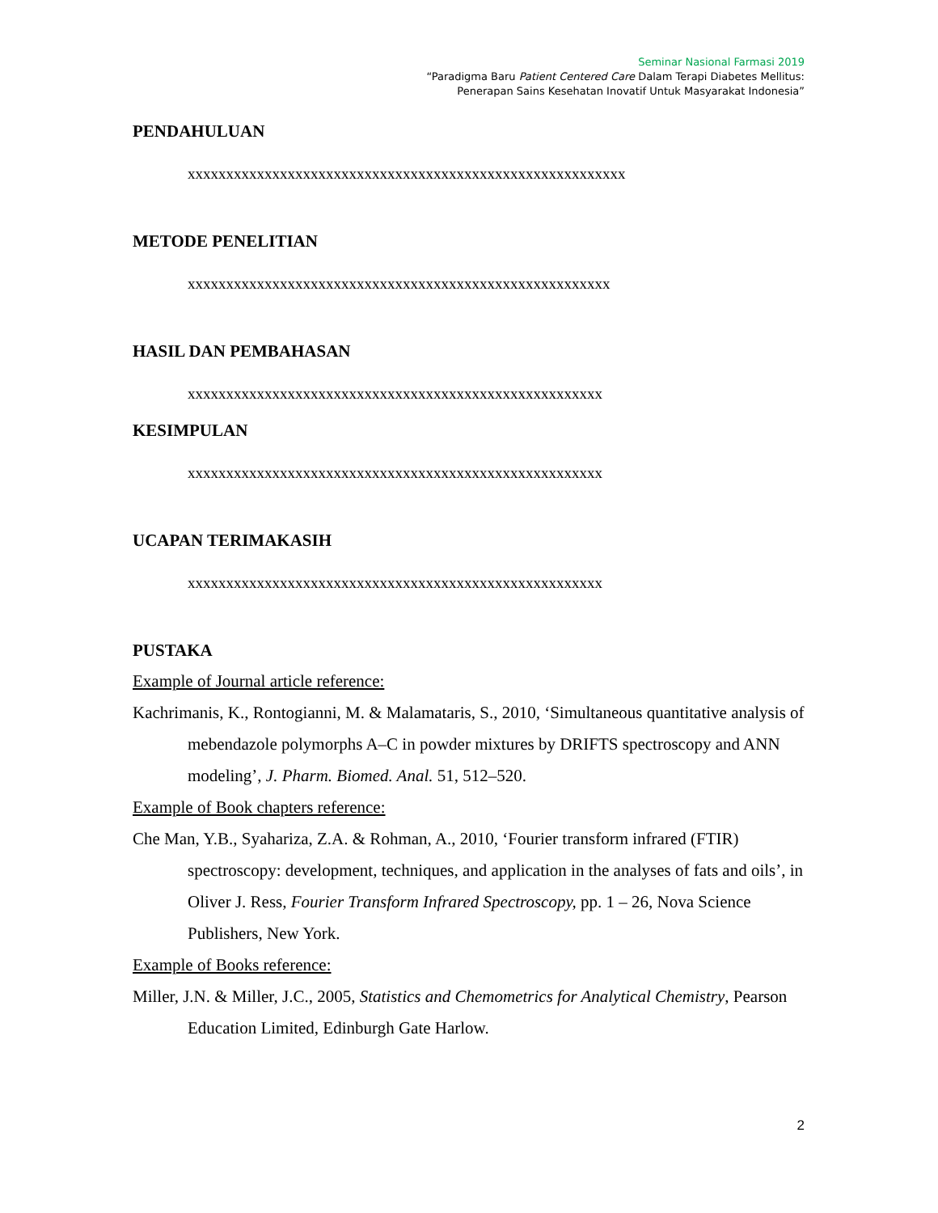Seminar Nasional Farmasi 2019
“Paradigma Baru Patient Centered Care Dalam Terapi Diabetes Mellitus:
Penerapan Sains Kesehatan Inovatif Untuk Masyarakat Indonesia”
PENDAHULUAN
xxxxxxxxxxxxxxxxxxxxxxxxxxxxxxxxxxxxxxxxxxxxxxxxxxxxxxxxx
METODE PENELITIAN
xxxxxxxxxxxxxxxxxxxxxxxxxxxxxxxxxxxxxxxxxxxxxxxxxxxxxxx
HASIL DAN PEMBAHASAN
xxxxxxxxxxxxxxxxxxxxxxxxxxxxxxxxxxxxxxxxxxxxxxxxxxxxxx
KESIMPULAN
xxxxxxxxxxxxxxxxxxxxxxxxxxxxxxxxxxxxxxxxxxxxxxxxxxxxxx
UCAPAN TERIMAKASIH
xxxxxxxxxxxxxxxxxxxxxxxxxxxxxxxxxxxxxxxxxxxxxxxxxxxxxx
PUSTAKA
Example of Journal article reference:
Kachrimanis, K., Rontogianni, M. & Malamataris, S., 2010, ‘Simultaneous quantitative analysis of mebendazole polymorphs A–C in powder mixtures by DRIFTS spectroscopy and ANN modeling’, J. Pharm. Biomed. Anal. 51, 512–520.
Example of Book chapters reference:
Che Man, Y.B., Syahariza, Z.A. & Rohman, A., 2010, ‘Fourier transform infrared (FTIR) spectroscopy: development, techniques, and application in the analyses of fats and oils’, in Oliver J. Ress, Fourier Transform Infrared Spectroscopy, pp. 1 – 26, Nova Science Publishers, New York.
Example of Books reference:
Miller, J.N. & Miller, J.C., 2005, Statistics and Chemometrics for Analytical Chemistry, Pearson Education Limited, Edinburgh Gate Harlow.
2